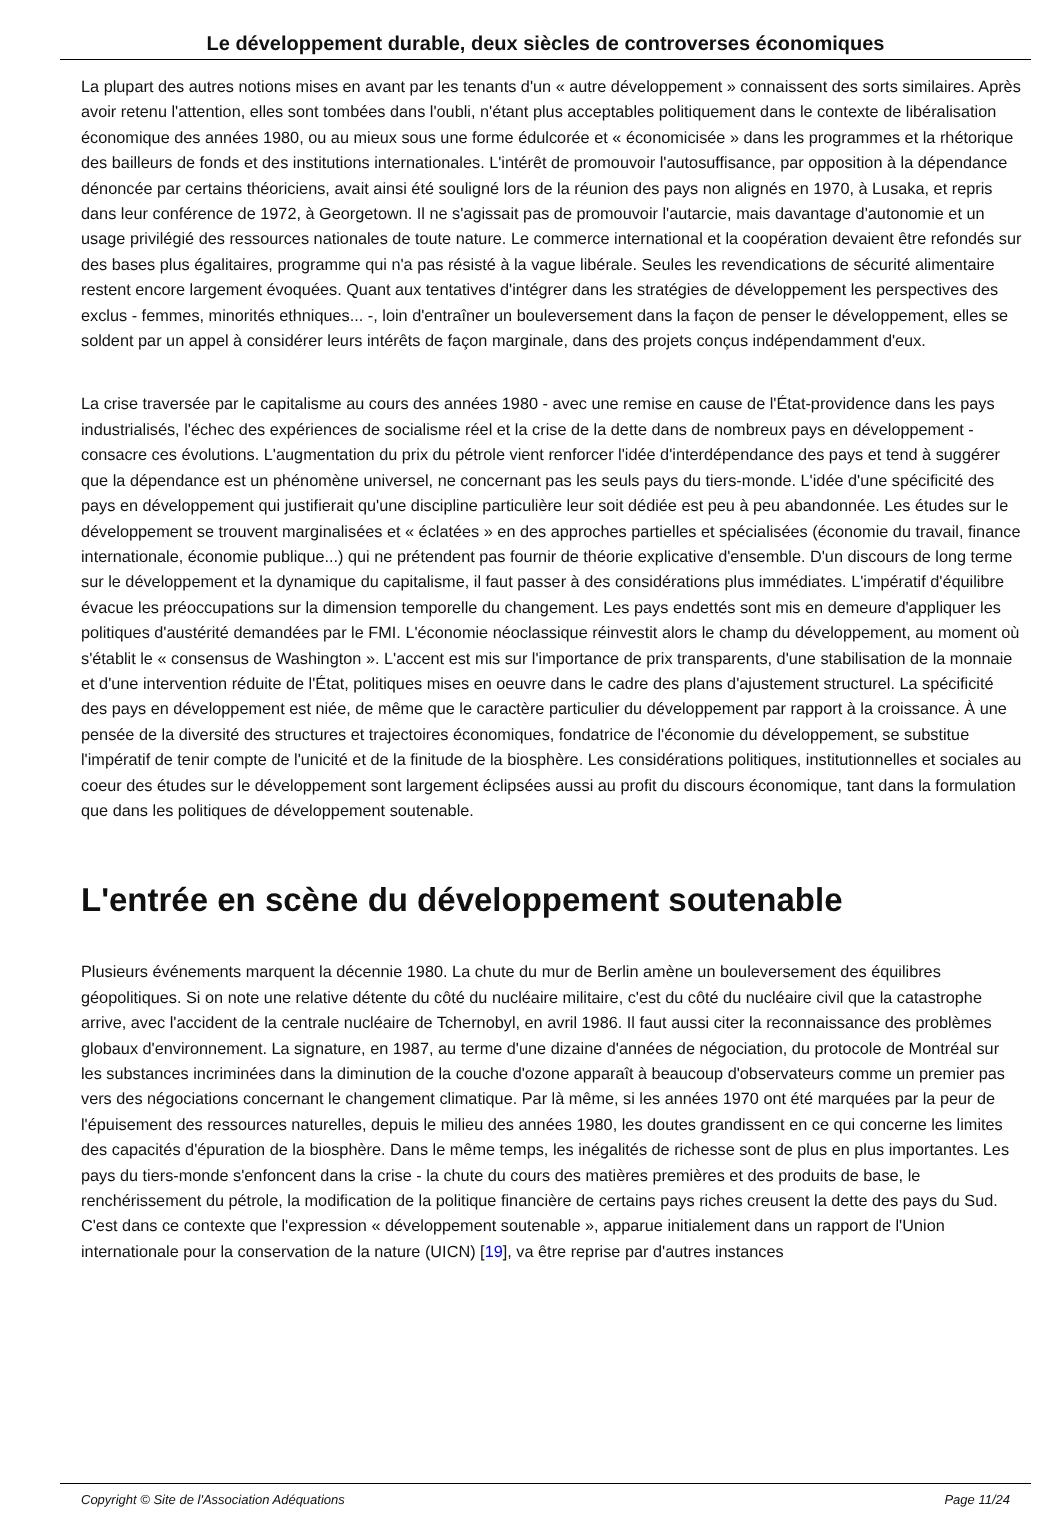Le développement durable, deux siècles de controverses économiques
La plupart des autres notions mises en avant par les tenants d'un « autre développement » connaissent des sorts similaires. Après avoir retenu l'attention, elles sont tombées dans l'oubli, n'étant plus acceptables politiquement dans le contexte de libéralisation économique des années 1980, ou au mieux sous une forme édulcorée et « économicisée » dans les programmes et la rhétorique des bailleurs de fonds et des institutions internationales. L'intérêt de promouvoir l'autosuffisance, par opposition à la dépendance dénoncée par certains théoriciens, avait ainsi été souligné lors de la réunion des pays non alignés en 1970, à Lusaka, et repris dans leur conférence de 1972, à Georgetown. Il ne s'agissait pas de promouvoir l'autarcie, mais davantage d'autonomie et un usage privilégié des ressources nationales de toute nature. Le commerce international et la coopération devaient être refondés sur des bases plus égalitaires, programme qui n'a pas résisté à la vague libérale. Seules les revendications de sécurité alimentaire restent encore largement évoquées. Quant aux tentatives d'intégrer dans les stratégies de développement les perspectives des exclus - femmes, minorités ethniques... -, loin d'entraîner un bouleversement dans la façon de penser le développement, elles se soldent par un appel à considérer leurs intérêts de façon marginale, dans des projets conçus indépendamment d'eux.
La crise traversée par le capitalisme au cours des années 1980 - avec une remise en cause de l'État-providence dans les pays industrialisés, l'échec des expériences de socialisme réel et la crise de la dette dans de nombreux pays en développement - consacre ces évolutions. L'augmentation du prix du pétrole vient renforcer l'idée d'interdépendance des pays et tend à suggérer que la dépendance est un phénomène universel, ne concernant pas les seuls pays du tiers-monde. L'idée d'une spécificité des pays en développement qui justifierait qu'une discipline particulière leur soit dédiée est peu à peu abandonnée. Les études sur le développement se trouvent marginalisées et « éclatées » en des approches partielles et spécialisées (économie du travail, finance internationale, économie publique...) qui ne prétendent pas fournir de théorie explicative d'ensemble. D'un discours de long terme sur le développement et la dynamique du capitalisme, il faut passer à des considérations plus immédiates. L'impératif d'équilibre évacue les préoccupations sur la dimension temporelle du changement. Les pays endettés sont mis en demeure d'appliquer les politiques d'austérité demandées par le FMI. L'économie néoclassique réinvestit alors le champ du développement, au moment où s'établit le « consensus de Washington ». L'accent est mis sur l'importance de prix transparents, d'une stabilisation de la monnaie et d'une intervention réduite de l'État, politiques mises en oeuvre dans le cadre des plans d'ajustement structurel. La spécificité des pays en développement est niée, de même que le caractère particulier du développement par rapport à la croissance. À une pensée de la diversité des structures et trajectoires économiques, fondatrice de l'économie du développement, se substitue l'impératif de tenir compte de l'unicité et de la finitude de la biosphère. Les considérations politiques, institutionnelles et sociales au coeur des études sur le développement sont largement éclipsées aussi au profit du discours économique, tant dans la formulation que dans les politiques de développement soutenable.
L'entrée en scène du développement soutenable
Plusieurs événements marquent la décennie 1980. La chute du mur de Berlin amène un bouleversement des équilibres géopolitiques. Si on note une relative détente du côté du nucléaire militaire, c'est du côté du nucléaire civil que la catastrophe arrive, avec l'accident de la centrale nucléaire de Tchernobyl, en avril 1986. Il faut aussi citer la reconnaissance des problèmes globaux d'environnement. La signature, en 1987, au terme d'une dizaine d'années de négociation, du protocole de Montréal sur les substances incriminées dans la diminution de la couche d'ozone apparaît à beaucoup d'observateurs comme un premier pas vers des négociations concernant le changement climatique. Par là même, si les années 1970 ont été marquées par la peur de l'épuisement des ressources naturelles, depuis le milieu des années 1980, les doutes grandissent en ce qui concerne les limites des capacités d'épuration de la biosphère. Dans le même temps, les inégalités de richesse sont de plus en plus importantes. Les pays du tiers-monde s'enfoncent dans la crise - la chute du cours des matières premières et des produits de base, le renchérissement du pétrole, la modification de la politique financière de certains pays riches creusent la dette des pays du Sud. C'est dans ce contexte que l'expression « développement soutenable », apparue initialement dans un rapport de l'Union internationale pour la conservation de la nature (UICN) [19], va être reprise par d'autres instances
Copyright © Site de l'Association Adéquations Page 11/24